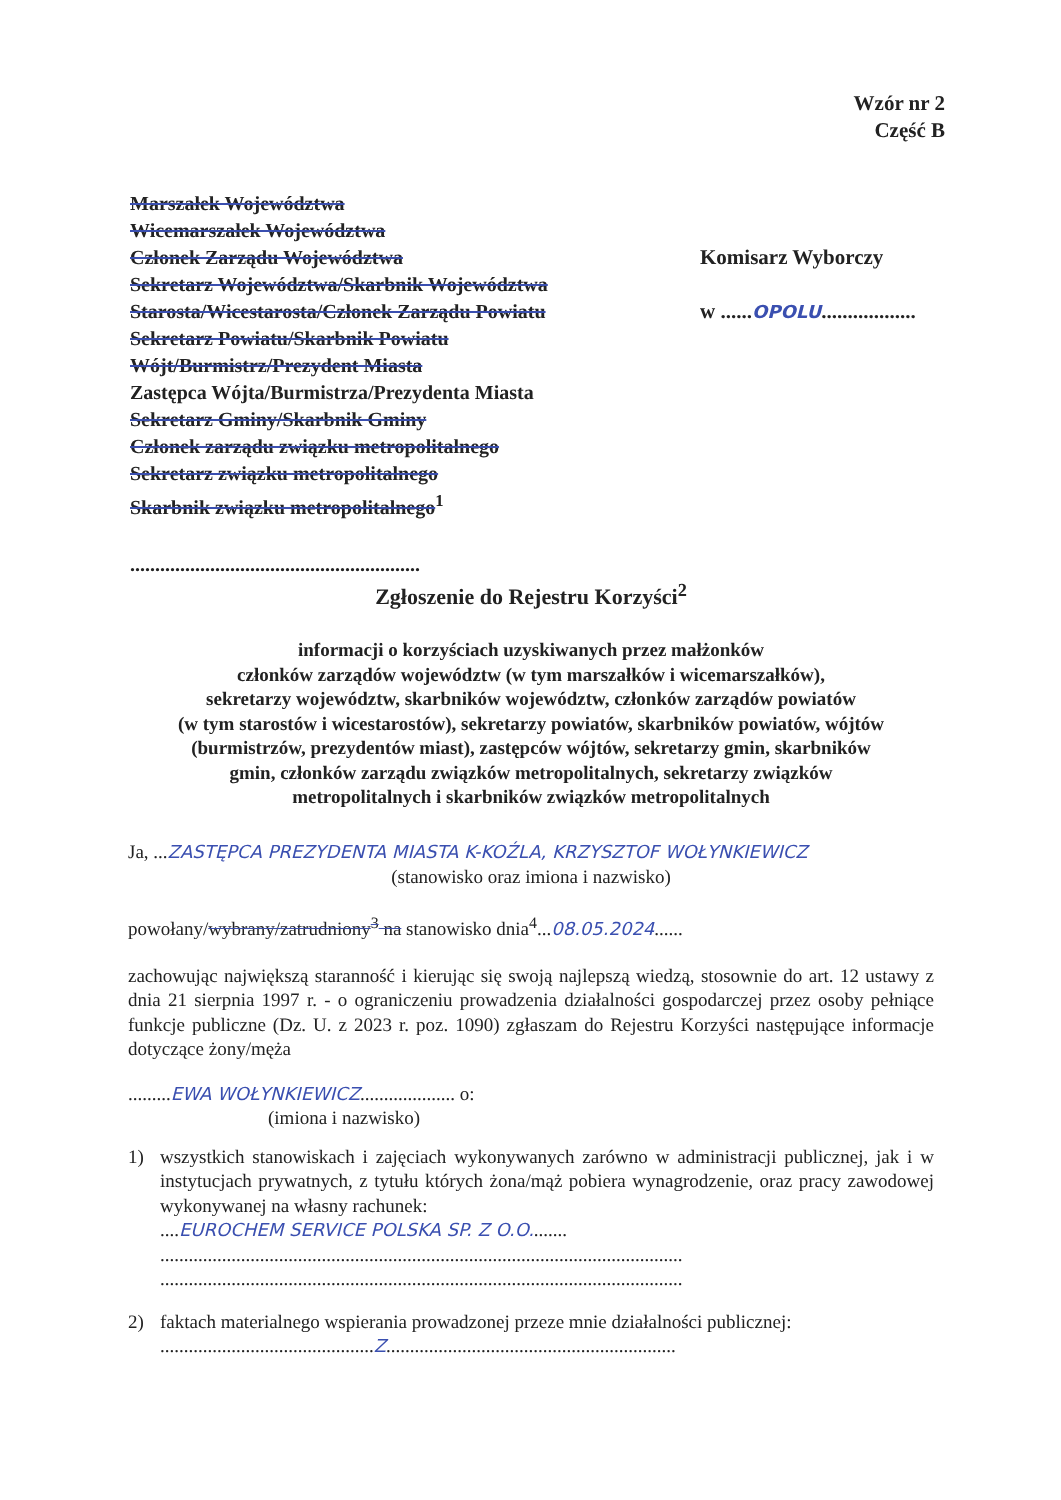Wzór nr 2
Część B
Marszałek Województwa
Wicemarszałek Województwa
Członek Zarządu Województwa
Sekretarz Województwa/Skarbnik Województwa
Starosta/Wicestarosta/Członek Zarządu Powiatu
Sekretarz Powiatu/Skarbnik Powiatu
Wójt/Burmistrz/Prezydent Miasta
Zastępca Wójta/Burmistrza/Prezydenta Miasta
Sekretarz Gminy/Skarbnik Gminy
Członek zarządu związku metropolitalnego
Sekretarz związku metropolitalnego
Skarbnik związku metropolitalnego<sup>1</sup>
..........................................................
Komisarz Wyborczy
w ......OPOLU..................
Zgłoszenie do Rejestru Korzyści<sup>2</sup>
informacji o korzyściach uzyskiwanych przez małżonków
członków zarządów województw (w tym marszałków i wicemarszałków),
sekretarzy województw, skarbników województw, członków zarządów powiatów
(w tym starostów i wicestarostów), sekretarzy powiatów, skarbników powiatów, wójtów
(burmistrzów, prezydentów miast), zastępców wójtów, sekretarzy gmin, skarbników
gmin, członków zarządu związków metropolitalnych, sekretarzy związków
metropolitalnych i skarbników związków metropolitalnych
Ja, ...ZASTĘPCA PREZYDENTA MIASTA K-KOŹLA, KRZYSZTOF WOŁYNKIEWICZ
(stanowisko oraz imiona i nazwisko)
powołany/wybrany/zatrudniony<sup>3</sup> na stanowisko dnia<sup>4</sup>...08.05.2024......
zachowując największą staranność i kierując się swoją najlepszą wiedzą, stosownie do art. 12 ustawy z dnia 21 sierpnia 1997 r. - o ograniczeniu prowadzenia działalności gospodarczej przez osoby pełniące funkcje publiczne (Dz. U. z 2023 r. poz. 1090) zgłaszam do Rejestru Korzyści następujące informacje dotyczące żony/męża
.........EWA WOŁYNKIEWICZ.................... o:
(imiona i nazwisko)
1) wszystkich stanowiskach i zajęciach wykonywanych zarówno w administracji publicznej, jak i w instytucjach prywatnych, z tytułu których żona/mąż pobiera wynagrodzenie, oraz pracy zawodowej wykonywanej na własny rachunek:
....EUROCHEM SERVICE POLSKA SP. Z O.O........
..............................................................................................................
..............................................................................................................
2) faktach materialnego wspierania prowadzonej przeze mnie działalności publicznej:
.............................................Z.............................................................